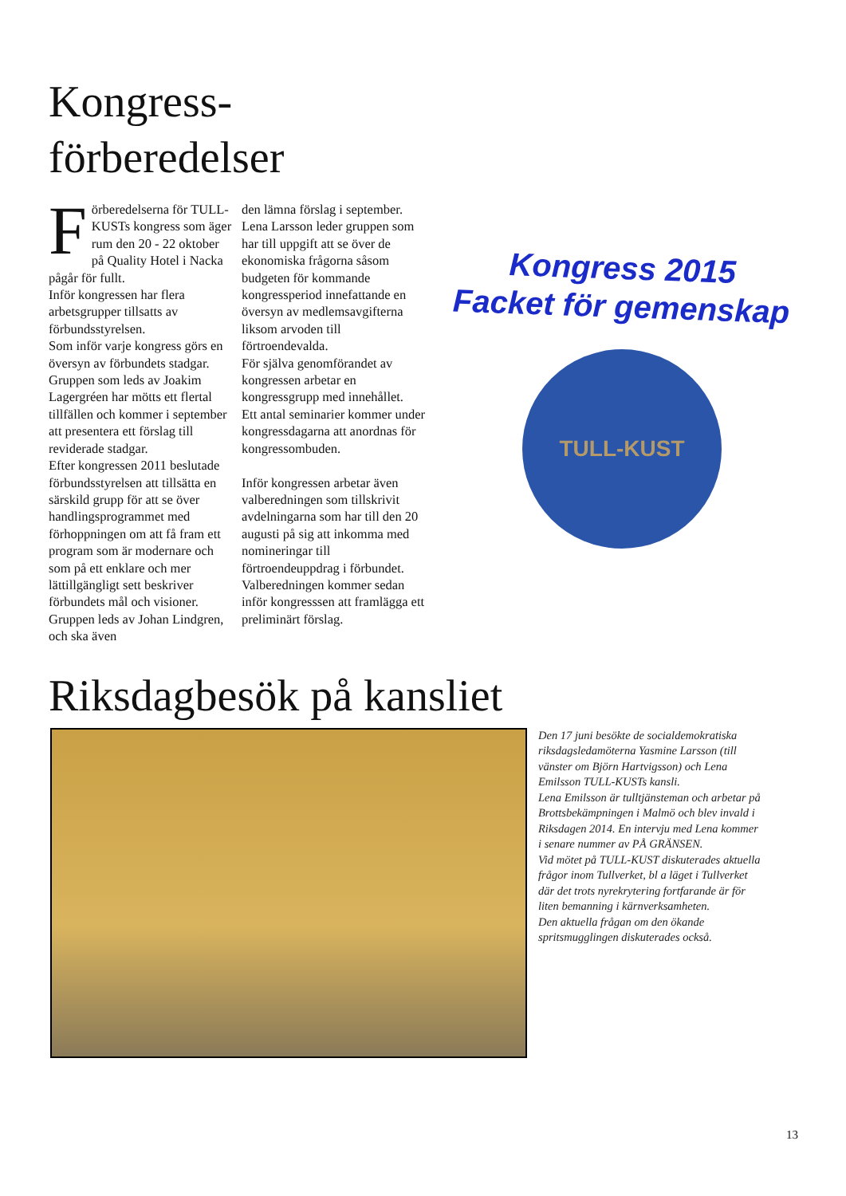Kongress-
förberedelser
Förberedelserna för TULL-KUSTs kongress som äger rum den 20 - 22 oktober på Quality Hotel i Nacka pågår för fullt.
Inför kongressen har flera arbetsgrupper tillsatts av förbundsstyrelsen.
Som inför varje kongress görs en översyn av förbundets stadgar. Gruppen som leds av Joakim Lagergréen har mötts ett flertal tillfällen och kommer i september att presentera ett förslag till reviderade stadgar.
Efter kongressen 2011 beslutade förbundsstyrelsen att tillsätta en särskild grupp för att se över handlingsprogrammet med förhoppningen om att få fram ett program som är modernare och som på ett enklare och mer lättillgängligt sett beskriver förbundets mål och visioner. Gruppen leds av Johan Lindgren, och ska även
den lämna förslag i september. Lena Larsson leder gruppen som har till uppgift att se över de ekonomiska frågorna såsom budgeten för kommande kongressperiod innefattande en översyn av medlemsavgifterna liksom arvoden till förtroendevalda.
För själva genomförandet av kongressen arbetar en kongressgrupp med innehållet.
Ett antal seminarier kommer under kongressdagarna att anordnas för kongressombuden.
Inför kongressen arbetar även valberedningen som tillskrivit avdelningarna som har till den 20 augusti på sig att inkomma med nomineringar till förtroendeuppdrag i förbundet. Valberedningen kommer sedan inför kongresssen att framlägga ett preliminärt förslag.
Kongress 2015
Facket för gemenskap
TULL-KUST
Riksdagbesök på kansliet
Den 17 juni besökte de socialdemokratiska riksdagsledamöterna Yasmine Larsson (till vänster om Björn Hartvigsson) och Lena Emilsson TULL-KUSTs kansli.
Lena Emilsson är tulltjänsteman och arbetar på Brottsbekämpningen i Malmö och blev invald i Riksdagen 2014. En intervju med Lena kommer i senare nummer av PÅ GRÄNSEN.
Vid mötet på TULL-KUST diskuterades aktuella frågor inom Tullverket, bl a läget i Tullverket där det trots nyrekrytering fortfarande är för liten bemanning i kärnverksamheten.
Den aktuella frågan om den ökande spritsmugglingen diskuterades också.
13